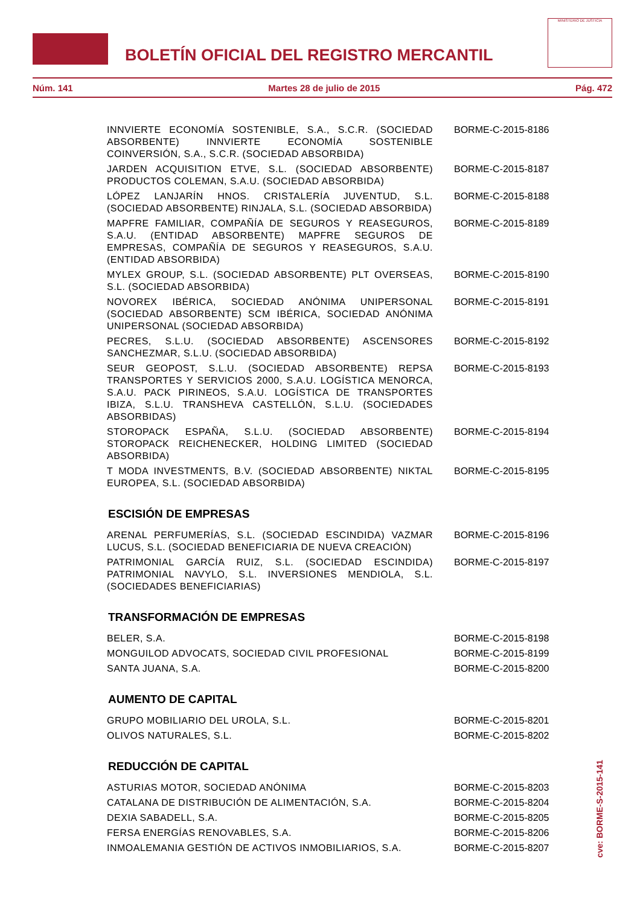BOLETÍN OFICIAL DEL REGISTRO MERCANTIL
MINISTERIO DE JUSTICIA
Núm. 141 Martes 28 de julio de 2015 Pág. 472
INNVIERTE ECONOMÍA SOSTENIBLE, S.A., S.C.R. (SOCIEDAD ABSORBENTE) INNVIERTE ECONOMÍA SOSTENIBLE COINVERSIÓN, S.A., S.C.R. (SOCIEDAD ABSORBIDA)
BORME-C-2015-8186
JARDEN ACQUISITION ETVE, S.L. (SOCIEDAD ABSORBENTE) PRODUCTOS COLEMAN, S.A.U. (SOCIEDAD ABSORBIDA)
BORME-C-2015-8187
LÓPEZ LANJARÍN HNOS. CRISTALERÍA JUVENTUD, S.L. (SOCIEDAD ABSORBENTE) RINJALA, S.L. (SOCIEDAD ABSORBIDA)
BORME-C-2015-8188
MAPFRE FAMILIAR, COMPAÑÍA DE SEGUROS Y REASEGUROS, S.A.U. (ENTIDAD ABSORBENTE) MAPFRE SEGUROS DE EMPRESAS, COMPAÑÍA DE SEGUROS Y REASEGUROS, S.A.U. (ENTIDAD ABSORBIDA)
BORME-C-2015-8189
MYLEX GROUP, S.L. (SOCIEDAD ABSORBENTE) PLT OVERSEAS, S.L. (SOCIEDAD ABSORBIDA)
BORME-C-2015-8190
NOVOREX IBÉRICA, SOCIEDAD ANÓNIMA UNIPERSONAL (SOCIEDAD ABSORBENTE) SCM IBÉRICA, SOCIEDAD ANÓNIMA UNIPERSONAL (SOCIEDAD ABSORBIDA)
BORME-C-2015-8191
PECRES, S.L.U. (SOCIEDAD ABSORBENTE) ASCENSORES SANCHEZMAR, S.L.U. (SOCIEDAD ABSORBIDA)
BORME-C-2015-8192
SEUR GEOPOST, S.L.U. (SOCIEDAD ABSORBENTE) REPSA TRANSPORTES Y SERVICIOS 2000, S.A.U. LOGÍSTICA MENORCA, S.A.U. PACK PIRINEOS, S.A.U. LOGÍSTICA DE TRANSPORTES IBIZA, S.L.U. TRANSHEVA CASTELLÓN, S.L.U. (SOCIEDADES ABSORBIDAS)
BORME-C-2015-8193
STOROPACK ESPAÑA, S.L.U. (SOCIEDAD ABSORBENTE) STOROPACK REICHENECKER, HOLDING LIMITED (SOCIEDAD ABSORBIDA)
BORME-C-2015-8194
T MODA INVESTMENTS, B.V. (SOCIEDAD ABSORBENTE) NIKTAL EUROPEA, S.L. (SOCIEDAD ABSORBIDA)
BORME-C-2015-8195
ESCISIÓN DE EMPRESAS
ARENAL PERFUMERÍAS, S.L. (SOCIEDAD ESCINDIDA) VAZMAR LUCUS, S.L. (SOCIEDAD BENEFICIARIA DE NUEVA CREACIÓN)
BORME-C-2015-8196
PATRIMONIAL GARCÍA RUIZ, S.L. (SOCIEDAD ESCINDIDA) PATRIMONIAL NAVYLO, S.L. INVERSIONES MENDIOLA, S.L. (SOCIEDADES BENEFICIARIAS)
BORME-C-2015-8197
TRANSFORMACIÓN DE EMPRESAS
BELER, S.A. BORME-C-2015-8198
MONGUILOD ADVOCATS, SOCIEDAD CIVIL PROFESIONAL BORME-C-2015-8199
SANTA JUANA, S.A. BORME-C-2015-8200
AUMENTO DE CAPITAL
GRUPO MOBILIARIO DEL UROLA, S.L. BORME-C-2015-8201
OLIVOS NATURALES, S.L. BORME-C-2015-8202
REDUCCIÓN DE CAPITAL
ASTURIAS MOTOR, SOCIEDAD ANÓNIMA BORME-C-2015-8203
CATALANA DE DISTRIBUCIÓN DE ALIMENTACIÓN, S.A. BORME-C-2015-8204
DEXIA SABADELL, S.A. BORME-C-2015-8205
FERSA ENERGÍAS RENOVABLES, S.A. BORME-C-2015-8206
INMOALEMANIA GESTIÓN DE ACTIVOS INMOBILIARIOS, S.A. BORME-C-2015-8207
cve: BORME-S-2015-141